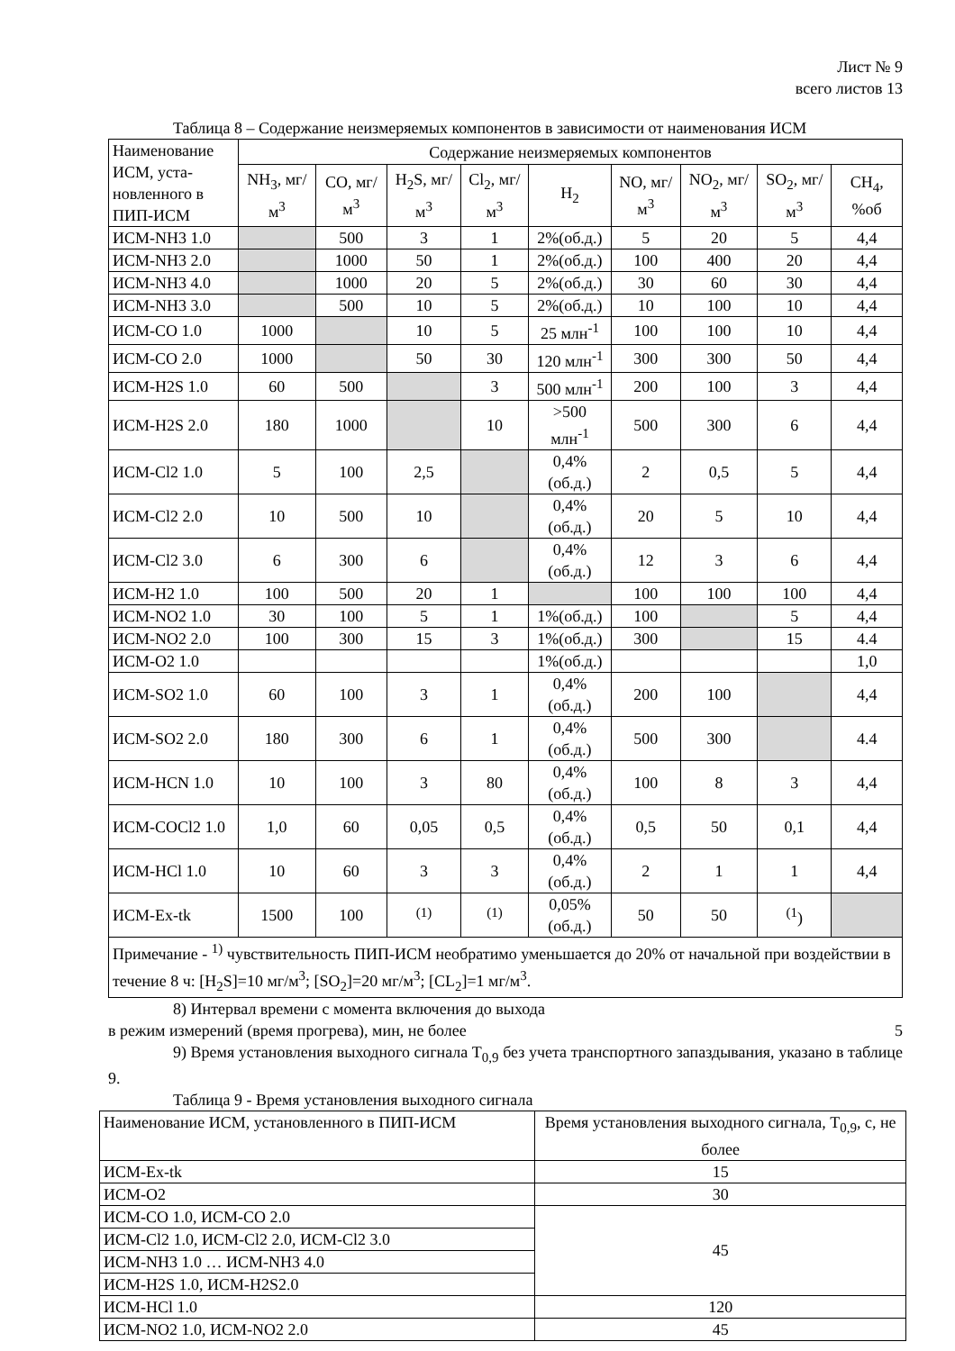Лист № 9
всего листов 13
Таблица 8 – Содержание неизмеряемых компонентов в зависимости от наименования ИСМ
| Наименование ИСМ, уста-новленного в ПИП-ИСМ | Содержание неизмеряемых компонентов | | | | | | | | |
| --- | --- | --- | --- | --- | --- | --- | --- | --- | --- |
| | NH<sub>3</sub>, мг/м<sup>3</sup> | CO, мг/м<sup>3</sup> | H<sub>2</sub>S, мг/м<sup>3</sup> | Cl<sub>2</sub>, мг/м<sup>3</sup> | H<sub>2</sub> | NO, мг/м<sup>3</sup> | NO<sub>2</sub>, мг/м<sup>3</sup> | SO<sub>2</sub>, мг/м<sup>3</sup> | CH<sub>4</sub>, %об |
| ИСМ-NH3 1.0 | | 500 | 3 | 1 | 2%(об.д.) | 5 | 20 | 5 | 4,4 |
| ИСМ-NH3 2.0 | | 1000 | 50 | 1 | 2%(об.д.) | 100 | 400 | 20 | 4,4 |
| ИСМ-NH3 4.0 | | 1000 | 20 | 5 | 2%(об.д.) | 30 | 60 | 30 | 4,4 |
| ИСМ-NH3 3.0 | | 500 | 10 | 5 | 2%(об.д.) | 10 | 100 | 10 | 4,4 |
| ИСМ-CO 1.0 | 1000 | | 10 | 5 | 25 млн<sup>-1</sup> | 100 | 100 | 10 | 4,4 |
| ИСМ-CO 2.0 | 1000 | | 50 | 30 | 120 млн<sup>-1</sup> | 300 | 300 | 50 | 4,4 |
| ИСМ-H2S 1.0 | 60 | 500 | | 3 | 500 млн<sup>-1</sup> | 200 | 100 | 3 | 4,4 |
| ИСМ-H2S 2.0 | 180 | 1000 | | 10 | >500 млн<sup>-1</sup> | 500 | 300 | 6 | 4,4 |
| ИСМ-Cl2 1.0 | 5 | 100 | 2,5 | | 0,4% (об.д.) | 2 | 0,5 | 5 | 4,4 |
| ИСМ-Cl2 2.0 | 10 | 500 | 10 | | 0,4% (об.д.) | 20 | 5 | 10 | 4,4 |
| ИСМ-Cl2 3.0 | 6 | 300 | 6 | | 0,4% (об.д.) | 12 | 3 | 6 | 4,4 |
| ИСМ-H2 1.0 | 100 | 500 | 20 | 1 | | 100 | 100 | 100 | 4,4 |
| ИСМ-NO2 1.0 | 30 | 100 | 5 | 1 | 1%(об.д.) | 100 | | 5 | 4,4 |
| ИСМ-NO2 2.0 | 100 | 300 | 15 | 3 | 1%(об.д.) | 300 | | 15 | 4.4 |
| ИСМ-O2 1.0 | | | | | 1%(об.д.) | | | | 1,0 |
| ИСМ-SO2 1.0 | 60 | 100 | 3 | 1 | 0,4%(об.д.) | 200 | 100 | | 4,4 |
| ИСМ-SO2 2.0 | 180 | 300 | 6 | 1 | 0,4%(об.д.) | 500 | 300 | | 4.4 |
| ИСМ-HCN 1.0 | 10 | 100 | 3 | 80 | 0,4% (об.д.) | 100 | 8 | 3 | 4,4 |
| ИСМ-COCl2 1.0 | 1,0 | 60 | 0,05 | 0,5 | 0,4% (об.д.) | 0,5 | 50 | 0,1 | 4,4 |
| ИСМ-HCl 1.0 | 10 | 60 | 3 | 3 | 0,4% (об.д.) | 2 | 1 | 1 | 4,4 |
| ИСМ-Ex-tk | 1500 | 100 | <sup>(1)</sup> | <sup>(1)</sup> | 0,05% (об.д.) | 50 | 50 | <sup>(1</sup>) | |
| Примечание - <sup>1)</sup> чувствительность ПИП-ИСМ необратимо уменьшается до 20% от начальной при воздействии в течение 8 ч: [H<sub>2</sub>S]=10 мг/м<sup>3</sup>; [SO<sub>2</sub>]=20 мг/м<sup>3</sup>; [CL<sub>2</sub>]=1 мг/м<sup>3</sup>. | | | | | | | | | |
8) Интервал времени с момента включения до выхода
в режим измерений (время прогрева), мин, не более 5
9) Время установления выходного сигнала T<sub>0,9</sub> без учета транспортного запаздывания, указано в таблице 9.
Таблица 9 - Время установления выходного сигнала
| Наименование ИСМ, установленного в ПИП-ИСМ | Время установления выходного сигнала, T<sub>0,9</sub>, с, не более |
| ИСМ-Ex-tk | 15 |
| ИСМ-O2 | 30 |
| ИСМ-CO 1.0, ИСМ-CO 2.0 | 45 |
| ИСМ-Cl2 1.0, ИСМ-Cl2 2.0, ИСМ-Cl2 3.0 | |
| ИСМ-NH3 1.0 … ИСМ-NH3 4.0 | |
| ИСМ-H2S 1.0, ИСМ-H2S2.0 | |
| ИСМ-HCl 1.0 | 120 |
| ИСМ-NO2 1.0, ИСМ-NO2 2.0 | 45 |